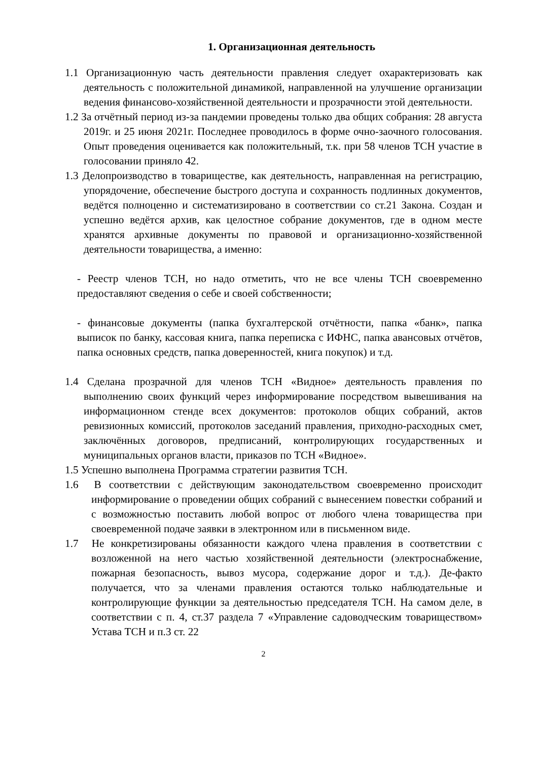1. Организационная деятельность
1.1 Организационную часть деятельности правления следует охарактеризовать как деятельность с положительной динамикой, направленной на улучшение организации ведения финансово-хозяйственной деятельности и прозрачности этой деятельности.
1.2 За отчётный период из-за пандемии проведены только два общих собрания: 28 августа 2019г. и 25 июня 2021г. Последнее проводилось в форме очно-заочного голосования. Опыт проведения оценивается как положительный, т.к. при 58 членов ТСН участие в голосовании приняло 42.
1.3 Делопроизводство в товариществе, как деятельность, направленная на регистрацию, упорядочение, обеспечение быстрого доступа и сохранность подлинных документов, ведётся полноценно и систематизировано в соответствии со ст.21 Закона. Создан и успешно ведётся архив, как целостное собрание документов, где в одном месте хранятся архивные документы по правовой и организационно-хозяйственной деятельности товарищества, а именно:
- Реестр членов ТСН, но надо отметить, что не все члены ТСН своевременно предоставляют сведения о себе и своей собственности;
- финансовые документы (папка бухгалтерской отчётности, папка «банк», папка выписок по банку, кассовая книга, папка переписка с ИФНС, папка авансовых отчётов, папка основных средств, папка доверенностей, книга покупок) и т.д.
1.4 Сделана прозрачной для членов ТСН «Видное» деятельность правления по выполнению своих функций через информирование посредством вывешивания на информационном стенде всех документов: протоколов общих собраний, актов ревизионных комиссий, протоколов заседаний правления, приходно-расходных смет, заключённых договоров, предписаний, контролирующих государственных и муниципальных органов власти, приказов по ТСН «Видное».
1.5 Успешно выполнена Программа стратегии развития ТСН.
1.6 В соответствии с действующим законодательством своевременно происходит информирование о проведении общих собраний с вынесением повестки собраний и с возможностью поставить любой вопрос от любого члена товарищества при своевременной подаче заявки в электронном или в письменном виде.
1.7 Не конкретизированы обязанности каждого члена правления в соответствии с возложенной на него частью хозяйственной деятельности (электроснабжение, пожарная безопасность, вывоз мусора, содержание дорог и т.д.). Де-факто получается, что за членами правления остаются только наблюдательные и контролирующие функции за деятельностью председателя ТСН. На самом деле, в соответствии с п. 4, ст.37 раздела 7 «Управление садоводческим товариществом» Устава ТСН и п.3 ст. 22
2